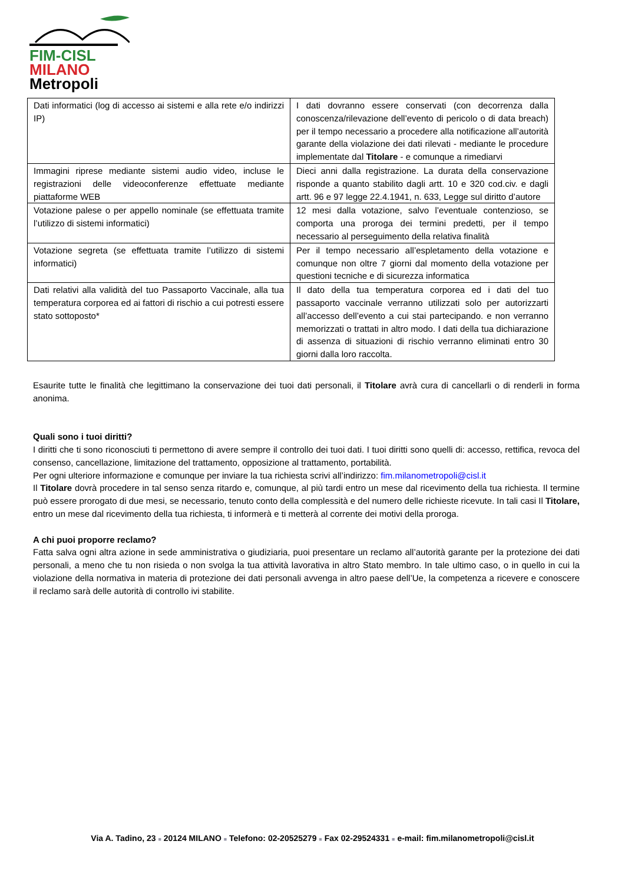FIM-CISL
MILANO
Metropoli
| Dati informatici (log di accesso ai sistemi e alla rete e/o indirizzi IP) | I dati dovranno essere conservati (con decorrenza dalla conoscenza/rilevazione dell’evento di pericolo o di data breach) per il tempo necessario a procedere alla notificazione all’autorità garante della violazione dei dati rilevati - mediante le procedure implementate dal Titolare - e comunque a rimediarvi |
| Immagini riprese mediante sistemi audio video, incluse le registrazioni delle videoconferenze effettuate mediante piattaforme WEB | Dieci anni dalla registrazione. La durata della conservazione risponde a quanto stabilito dagli artt. 10 e 320 cod.civ. e dagli artt. 96 e 97 legge 22.4.1941, n. 633, Legge sul diritto d’autore |
| Votazione palese o per appello nominale (se effettuata tramite l’utilizzo di sistemi informatici) | 12 mesi dalla votazione, salvo l’eventuale contenzioso, se comporta una proroga dei termini predetti, per il tempo necessario al perseguimento della relativa finalità |
| Votazione segreta (se effettuata tramite l’utilizzo di sistemi informatici) | Per il tempo necessario all’espletamento della votazione e comunque non oltre 7 giorni dal momento della votazione per questioni tecniche e di sicurezza informatica |
| Dati relativi alla validità del tuo Passaporto Vaccinale, alla tua temperatura corporea ed ai fattori di rischio a cui potresti essere stato sottoposto* | Il dato della tua temperatura corporea ed i dati del tuo passaporto vaccinale verranno utilizzati solo per autorizzarti all’accesso dell’evento a cui stai partecipando. e non verranno memorizzati o trattati in altro modo. I dati della tua dichiarazione di assenza di situazioni di rischio verranno eliminati entro 30 giorni dalla loro raccolta. |
Esaurite tutte le finalità che legittimano la conservazione dei tuoi dati personali, il Titolare avrà cura di cancellarli o di renderli in forma anonima.
Quali sono i tuoi diritti?
I diritti che ti sono riconosciuti ti permettono di avere sempre il controllo dei tuoi dati. I tuoi diritti sono quelli di: accesso, rettifica, revoca del consenso, cancellazione, limitazione del trattamento, opposizione al trattamento, portabilità.
Per ogni ulteriore informazione e comunque per inviare la tua richiesta scrivi all’indirizzo: fim.milanometropoli@cisl.it
Il Titolare dovrà procedere in tal senso senza ritardo e, comunque, al più tardi entro un mese dal ricevimento della tua richiesta. Il termine può essere prorogato di due mesi, se necessario, tenuto conto della complessità e del numero delle richieste ricevute. In tali casi Il Titolare, entro un mese dal ricevimento della tua richiesta, ti informerà e ti metterà al corrente dei motivi della proroga.
A chi puoi proporre reclamo?
Fatta salva ogni altra azione in sede amministrativa o giudiziaria, puoi presentare un reclamo all’autorità garante per la protezione dei dati personali, a meno che tu non risieda o non svolga la tua attività lavorativa in altro Stato membro. In tale ultimo caso, o in quello in cui la violazione della normativa in materia di protezione dei dati personali avvenga in altro paese dell’Ue, la competenza a ricevere e conoscere il reclamo sarà delle autorità di controllo ivi stabilite.
Via A. Tadino, 23 ■ 20124 MILANO ■ Telefono: 02-20525279 ■ Fax 02-29524331 ■ e-mail: fim.milanometropoli@cisl.it